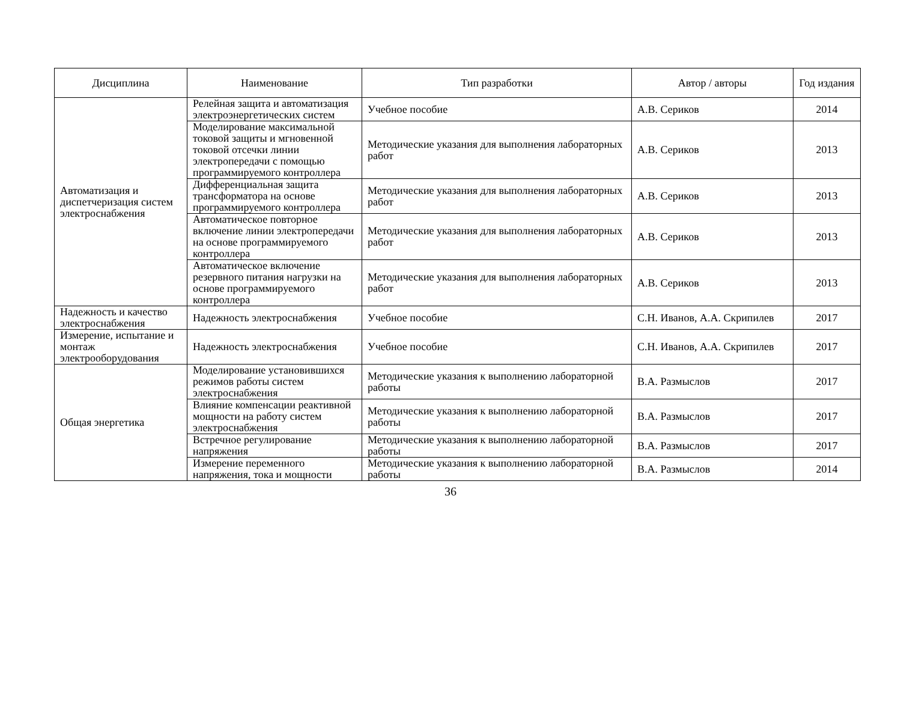| Дисциплина | Наименование | Тип разработки | Автор / авторы | Год издания |
| --- | --- | --- | --- | --- |
| Автоматизация и диспетчеризация систем электроснабжения | Релейная защита и автоматизация электроэнергетических систем | Учебное пособие | А.В. Сериков | 2014 |
| | Моделирование максимальной токовой защиты и мгновенной токовой отсечки линии электропередачи с помощью программируемого контроллера | Методические указания для выполнения лабораторных работ | А.В. Сериков | 2013 |
| | Дифференциальная защита трансформатора на основе программируемого контроллера | Методические указания для выполнения лабораторных работ | А.В. Сериков | 2013 |
| | Автоматическое повторное включение линии электропередачи на основе программируемого контроллера | Методические указания для выполнения лабораторных работ | А.В. Сериков | 2013 |
| | Автоматическое включение резервного питания нагрузки на основе программируемого контроллера | Методические указания для выполнения лабораторных работ | А.В. Сериков | 2013 |
| Надежность и качество электроснабжения | Надежность электроснабжения | Учебное пособие | С.Н. Иванов, А.А. Скрипилев | 2017 |
| Измерение, испытание и монтаж электрооборудования | Надежность электроснабжения | Учебное пособие | С.Н. Иванов, А.А. Скрипилев | 2017 |
| Общая энергетика | Моделирование установившихся режимов работы систем электроснабжения | Методические указания к выполнению лабораторной работы | В.А. Размыслов | 2017 |
| | Влияние компенсации реактивной мощности на работу систем электроснабжения | Методические указания к выполнению лабораторной работы | В.А. Размыслов | 2017 |
| | Встречное регулирование напряжения | Методические указания к выполнению лабораторной работы | В.А. Размыслов | 2017 |
| | Измерение переменного напряжения, тока и мощности | Методические указания к выполнению лабораторной работы | В.А. Размыслов | 2014 |
36